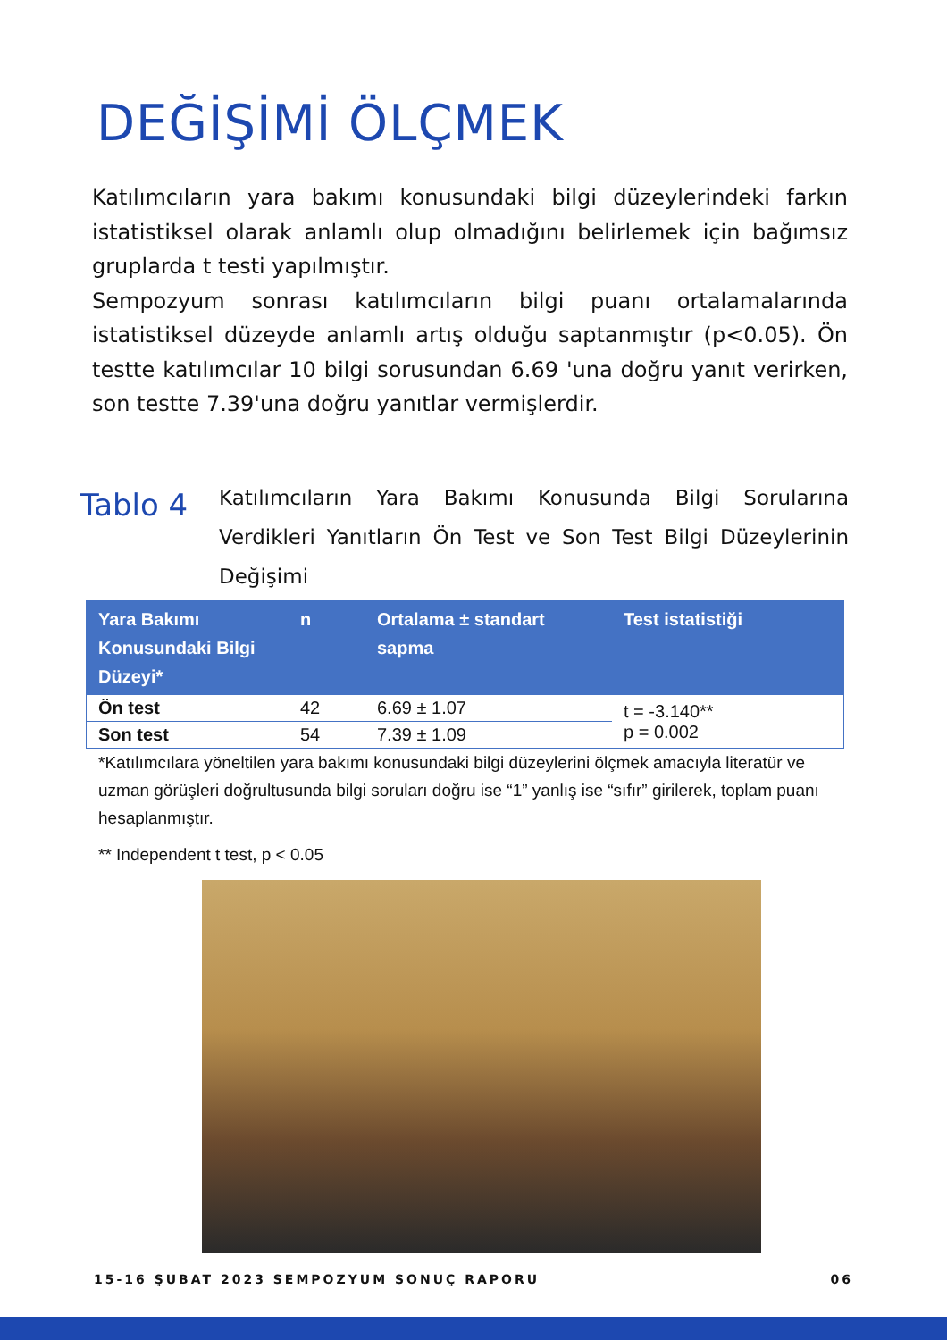DEĞİŞİMİ ÖLÇMEK
Katılımcıların yara bakımı konusundaki bilgi düzeylerindeki farkın istatistiksel olarak anlamlı olup olmadığını belirlemek için bağımsız gruplarda t testi yapılmıştır.
Sempozyum sonrası katılımcıların bilgi puanı ortalamalarında istatistiksel düzeyde anlamlı artış olduğu saptanmıştır (p<0.05). Ön testte katılımcılar 10 bilgi sorusundan 6.69 'una doğru yanıt verirken, son testte 7.39'una doğru yanıtlar vermişlerdir.
Tablo 4
Katılımcıların Yara Bakımı Konusunda Bilgi Sorularına Verdikleri Yanıtların Ön Test ve Son Test Bilgi Düzeylerinin Değişimi
| Yara Bakımı Konusundaki Bilgi Düzeyi* | n | Ortalama ± standart sapma | Test istatistiği |
| --- | --- | --- | --- |
| Ön test | 42 | 6.69 ± 1.07 | t = -3.140** p = 0.002 |
| Son test | 54 | 7.39 ± 1.09 | |
*Katılımcılara yöneltilen yara bakımı konusundaki bilgi düzeylerini ölçmek amacıyla literatür ve uzman görüşleri doğrultusunda bilgi soruları doğru ise “1” yanlış ise “sıfır” girilerek, toplam puanı hesaplanmıştır.
** Independent t test, p < 0.05
15-16 ŞUBAT 2023 SEMPOZYUM SONUÇ RAPORU 06